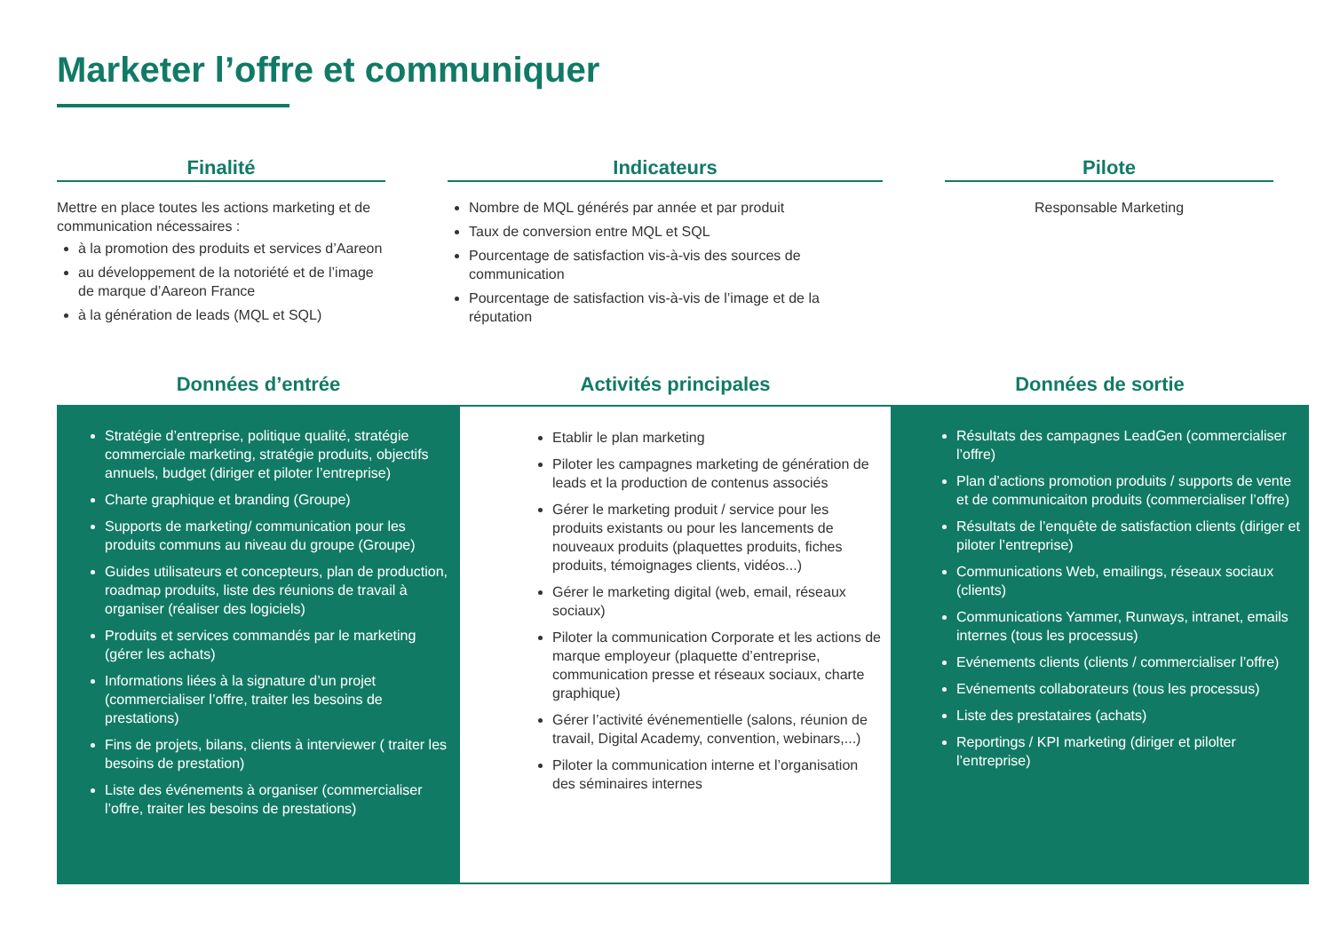Marketer l’offre et communiquer
Finalité
Mettre en place toutes les actions marketing et de communication nécessaires :
à la promotion des produits et services d’Aareon
au développement de la notoriété et de l’image de marque d’Aareon France
à la génération de leads (MQL et SQL)
Indicateurs
Nombre de MQL générés par année et par produit
Taux de conversion entre MQL et SQL
Pourcentage de satisfaction vis-à-vis des sources de communication
Pourcentage de satisfaction vis-à-vis de l’image et de la réputation
Pilote
Responsable Marketing
Données d’entrée
Stratégie d’entreprise, politique qualité, stratégie commerciale marketing, stratégie produits, objectifs annuels, budget (diriger et piloter l’entreprise)
Charte graphique et branding (Groupe)
Supports de marketing/ communication pour les produits communs au niveau du groupe (Groupe)
Guides utilisateurs et concepteurs, plan de production, roadmap produits, liste des réunions de travail à organiser (réaliser des logiciels)
Produits et services commandés par le marketing (gérer les achats)
Informations liées à la signature d’un projet (commercialiser l’offre, traiter les besoins de prestations)
Fins de projets, bilans, clients à interviewer ( traiter les besoins de prestation)
Liste des événements à organiser (commercialiser l’offre, traiter les besoins de prestations)
Activités principales
Etablir le plan marketing
Piloter les campagnes marketing de génération de leads et la production de contenus associés
Gérer le marketing produit / service pour les produits existants ou pour les lancements de nouveaux produits (plaquettes produits, fiches produits, témoignages clients, vidéos...)
Gérer le marketing digital (web, email, réseaux sociaux)
Piloter la communication Corporate et les actions de marque employeur (plaquette d’entreprise, communication presse et réseaux sociaux, charte graphique)
Gérer l’activité événementielle (salons, réunion de travail, Digital Academy, convention, webinars,...)
Piloter la communication interne et l’organisation des séminaires internes
Données de sortie
Résultats des campagnes LeadGen (commercialiser l’offre)
Plan d’actions promotion produits / supports de vente et de communicaiton produits (commercialiser l’offre)
Résultats de l’enquête de satisfaction clients (diriger et piloter l’entreprise)
Communications Web, emailings, réseaux sociaux (clients)
Communications Yammer, Runways, intranet, emails internes (tous les processus)
Evénements clients (clients / commercialiser l’offre)
Evénements collaborateurs (tous les processus)
Liste des prestataires (achats)
Reportings / KPI marketing (diriger et pilolter l’entreprise)